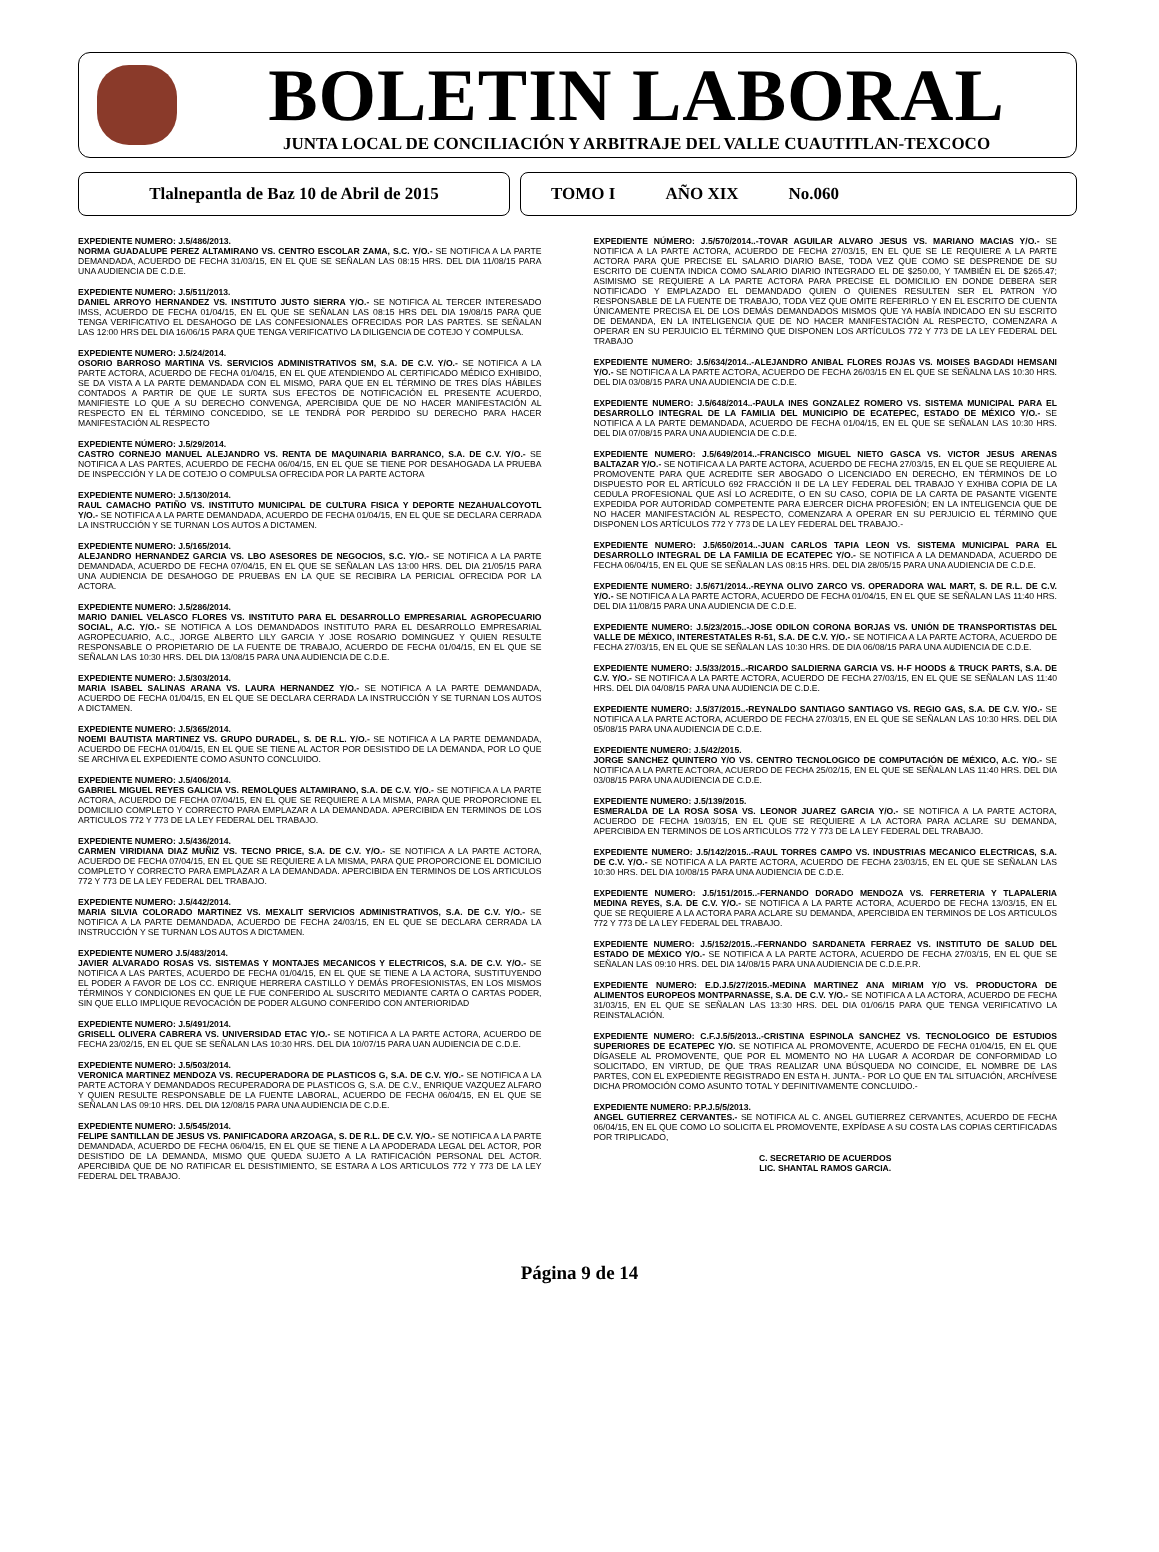BOLETIN LABORAL
JUNTA LOCAL DE CONCILIACIÓN Y ARBITRAJE DEL VALLE CUAUTITLAN-TEXCOCO
Tlalnepantla de Baz 10 de Abril de 2015 TOMO I AÑO XIX No.060
EXPEDIENTE NUMERO: J.5/486/2013.
NORMA GUADALUPE PEREZ ALTAMIRANO VS. CENTRO ESCOLAR ZAMA, S.C. Y/O.- SE NOTIFICA A LA PARTE DEMANDADA, ACUERDO DE FECHA 31/03/15, EN EL QUE SE SEÑALAN LAS 08:15 HRS. DEL DIA 11/08/15 PARA UNA AUDIENCIA DE C.D.E.
EXPEDIENTE NUMERO: J.5/511/2013.
DANIEL ARROYO HERNANDEZ VS. INSTITUTO JUSTO SIERRA Y/O.- SE NOTIFICA AL TERCER INTERESADO IMSS, ACUERDO DE FECHA 01/04/15, EN EL QUE SE SEÑALAN LAS 08:15 HRS DEL DIA 19/08/15 PARA QUE TENGA VERIFICATIVO EL DESAHOGO DE LAS CONFESIONALES OFRECIDAS POR LAS PARTES. SE SEÑALAN LAS 12:00 HRS DEL DIA 16/06/15 PARA QUE TENGA VERIFICATIVO LA DILIGENCIA DE COTEJO Y COMPULSA.
EXPEDIENTE NUMERO: J.5/24/2014.
OSORIO BARROSO MARTINA VS. SERVICIOS ADMINISTRATIVOS SM, S.A. DE C.V. Y/O.- SE NOTIFICA A LA PARTE ACTORA, ACUERDO DE FECHA 01/04/15, EN EL QUE ATENDIENDO AL CERTIFICADO MÉDICO EXHIBIDO, SE DA VISTA A LA PARTE DEMANDADA CON EL MISMO, PARA QUE EN EL TÉRMINO DE TRES DÍAS HÁBILES CONTADOS A PARTIR DE QUE LE SURTA SUS EFECTOS DE NOTIFICACIÓN EL PRESENTE ACUERDO, MANIFIESTE LO QUE A SU DERECHO CONVENGA, APERCIBIDA QUE DE NO HACER MANIFESTACIÓN AL RESPECTO EN EL TÉRMINO CONCEDIDO, SE LE TENDRÁ POR PERDIDO SU DERECHO PARA HACER MANIFESTACIÓN AL RESPECTO
EXPEDIENTE NÚMERO: J.5/29/2014.
CASTRO CORNEJO MANUEL ALEJANDRO VS. RENTA DE MAQUINARIA BARRANCO, S.A. DE C.V. Y/O.- SE NOTIFICA A LAS PARTES, ACUERDO DE FECHA 06/04/15, EN EL QUE SE TIENE POR DESAHOGADA LA PRUEBA DE INSPECCIÓN Y LA DE COTEJO O COMPULSA OFRECIDA POR LA PARTE ACTORA
EXPEDIENTE NUMERO: J.5/130/2014.
RAUL CAMACHO PATIÑO VS. INSTITUTO MUNICIPAL DE CULTURA FISICA Y DEPORTE NEZAHUALCOYOTL Y/O.- SE NOTIFICA A LA PARTE DEMANDADA, ACUERDO DE FECHA 01/04/15, EN EL QUE SE DECLARA CERRADA LA INSTRUCCIÓN Y SE TURNAN LOS AUTOS A DICTAMEN.
EXPEDIENTE NUMERO: J.5/165/2014.
ALEJANDRO HERNANDEZ GARCIA VS. LBO ASESORES DE NEGOCIOS, S.C. Y/O.- SE NOTIFICA A LA PARTE DEMANDADA, ACUERDO DE FECHA 07/04/15, EN EL QUE SE SEÑALAN LAS 13:00 HRS. DEL DIA 21/05/15 PARA UNA AUDIENCIA DE DESAHOGO DE PRUEBAS EN LA QUE SE RECIBIRA LA PERICIAL OFRECIDA POR LA ACTORA.
EXPEDIENTE NUMERO: J.5/286/2014.
MARIO DANIEL VELASCO FLORES VS. INSTITUTO PARA EL DESARROLLO EMPRESARIAL AGROPECUARIO SOCIAL, A.C. Y/O.- SE NOTIFICA A LOS DEMANDADOS INSTITUTO PARA EL DESARROLLO EMPRESARIAL AGROPECUARIO, A.C., JORGE ALBERTO LILY GARCIA Y JOSE ROSARIO DOMINGUEZ Y QUIEN RESULTE RESPONSABLE O PROPIETARIO DE LA FUENTE DE TRABAJO, ACUERDO DE FECHA 01/04/15, EN EL QUE SE SEÑALAN LAS 10:30 HRS. DEL DIA 13/08/15 PARA UNA AUDIENCIA DE C.D.E.
EXPEDIENTE NUMERO: J.5/303/2014.
MARIA ISABEL SALINAS ARANA VS. LAURA HERNANDEZ Y/O.- SE NOTIFICA A LA PARTE DEMANDADA, ACUERDO DE FECHA 01/04/15, EN EL QUE SE DECLARA CERRADA LA INSTRUCCIÓN Y SE TURNAN LOS AUTOS A DICTAMEN.
EXPEDIENTE NUMERO: J.5/365/2014.
NOEMI BAUTISTA MARTINEZ VS. GRUPO DURADEL, S. DE R.L. Y/O.- SE NOTIFICA A LA PARTE DEMANDADA, ACUERDO DE FECHA 01/04/15, EN EL QUE SE TIENE AL ACTOR POR DESISTIDO DE LA DEMANDA, POR LO QUE SE ARCHIVA EL EXPEDIENTE COMO ASUNTO CONCLUIDO.
EXPEDIENTE NUMERO: J.5/406/2014.
GABRIEL MIGUEL REYES GALICIA VS. REMOLQUES ALTAMIRANO, S.A. DE C.V. Y/O.- SE NOTIFICA A LA PARTE ACTORA, ACUERDO DE FECHA 07/04/15, EN EL QUE SE REQUIERE A LA MISMA, PARA QUE PROPORCIONE EL DOMICILIO COMPLETO Y CORRECTO PARA EMPLAZAR A LA DEMANDADA. APERCIBIDA EN TERMINOS DE LOS ARTICULOS 772 Y 773 DE LA LEY FEDERAL DEL TRABAJO.
EXPEDIENTE NUMERO: J.5/436/2014.
CARMEN VIRIDIANA DIAZ MUÑIZ VS. TECNO PRICE, S.A. DE C.V. Y/O.- SE NOTIFICA A LA PARTE ACTORA, ACUERDO DE FECHA 07/04/15, EN EL QUE SE REQUIERE A LA MISMA, PARA QUE PROPORCIONE EL DOMICILIO COMPLETO Y CORRECTO PARA EMPLAZAR A LA DEMANDADA. APERCIBIDA EN TERMINOS DE LOS ARTICULOS 772 Y 773 DE LA LEY FEDERAL DEL TRABAJO.
EXPEDIENTE NUMERO: J.5/442/2014.
MARIA SILVIA COLORADO MARTINEZ VS. MEXALIT SERVICIOS ADMINISTRATIVOS, S.A. DE C.V. Y/O.- SE NOTIFICA A LA PARTE DEMANDADA, ACUERDO DE FECHA 24/03/15, EN EL QUE SE DECLARA CERRADA LA INSTRUCCIÓN Y SE TURNAN LOS AUTOS A DICTAMEN.
EXPEDIENTE NUMERO J.5/483/2014.
JAVIER ALVARADO ROSAS VS. SISTEMAS Y MONTAJES MECANICOS Y ELECTRICOS, S.A. DE C.V. Y/O.- SE NOTIFICA A LAS PARTES, ACUERDO DE FECHA 01/04/15, EN EL QUE SE TIENE A LA ACTORA, SUSTITUYENDO EL PODER A FAVOR DE LOS CC. ENRIQUE HERRERA CASTILLO Y DEMÁS PROFESIONISTAS, EN LOS MISMOS TÉRMINOS Y CONDICIONES EN QUE LE FUE CONFERIDO AL SUSCRITO MEDIANTE CARTA O CARTAS PODER, SIN QUE ELLO IMPLIQUE REVOCACIÓN DE PODER ALGUNO CONFERIDO CON ANTERIORIDAD
EXPEDIENTE NUMERO: J.5/491/2014.
GRISELL OLIVERA CABRERA VS. UNIVERSIDAD ETAC Y/O.- SE NOTIFICA A LA PARTE ACTORA, ACUERDO DE FECHA 23/02/15, EN EL QUE SE SEÑALAN LAS 10:30 HRS. DEL DIA 10/07/15 PARA UAN AUDIENCIA DE C.D.E.
EXPEDIENTE NUMERO: J.5/503/2014.
VERONICA MARTINEZ MENDOZA VS. RECUPERADORA DE PLASTICOS G, S.A. DE C.V. Y/O.- SE NOTIFICA A LA PARTE ACTORA Y DEMANDADOS RECUPERADORA DE PLASTICOS G, S.A. DE C.V., ENRIQUE VAZQUEZ ALFARO Y QUIEN RESULTE RESPONSABLE DE LA FUENTE LABORAL, ACUERDO DE FECHA 06/04/15, EN EL QUE SE SEÑALAN LAS 09:10 HRS. DEL DIA 12/08/15 PARA UNA AUDIENCIA DE C.D.E.
EXPEDIENTE NUMERO: J.5/545/2014.
FELIPE SANTILLAN DE JESUS VS. PANIFICADORA ARZOAGA, S. DE R.L. DE C.V. Y/O.- SE NOTIFICA A LA PARTE DEMANDADA, ACUERDO DE FECHA 06/04/15, EN EL QUE SE TIENE A LA APODERADA LEGAL DEL ACTOR, POR DESISTIDO DE LA DEMANDA, MISMO QUE QUEDA SUJETO A LA RATIFICACIÓN PERSONAL DEL ACTOR. APERCIBIDA QUE DE NO RATIFICAR EL DESISTIMIENTO, SE ESTARA A LOS ARTICULOS 772 Y 773 DE LA LEY FEDERAL DEL TRABAJO.
EXPEDIENTE NÚMERO: J.5/570/2014..-TOVAR AGUILAR ALVARO JESUS VS. MARIANO MACIAS Y/O.- SE NOTIFICA A LA PARTE ACTORA, ACUERDO DE FECHA 27/03/15, EN EL QUE SE LE REQUIERE A LA PARTE ACTORA PARA QUE PRECISE EL SALARIO DIARIO BASE, TODA VEZ QUE COMO SE DESPRENDE DE SU ESCRITO DE CUENTA INDICA COMO SALARIO DIARIO INTEGRADO EL DE $250.00, Y TAMBIÉN EL DE $265.47; ASIMISMO SE REQUIERE A LA PARTE ACTORA PARA PRECISE EL DOMICILIO EN DONDE DEBERA SER NOTIFICADO Y EMPLAZADO EL DEMANDADO QUIEN O QUIENES RESULTEN SER EL PATRON Y/O RESPONSABLE DE LA FUENTE DE TRABAJO, TODA VEZ QUE OMITE REFERIRLO Y EN EL ESCRITO DE CUENTA ÚNICAMENTE PRECISA EL DE LOS DEMÁS DEMANDADOS MISMOS QUE YA HABÍA INDICADO EN SU ESCRITO DE DEMANDA, EN LA INTELIGENCIA QUE DE NO HACER MANIFESTACIÓN AL RESPECTO, COMENZARA A OPERAR EN SU PERJUICIO EL TÉRMINO QUE DISPONEN LOS ARTÍCULOS 772 Y 773 DE LA LEY FEDERAL DEL TRABAJO
EXPEDIENTE NUMERO: J.5/634/2014..-ALEJANDRO ANIBAL FLORES ROJAS VS. MOISES BAGDADI HEMSANI Y/O.- SE NOTIFICA A LA PARTE ACTORA, ACUERDO DE FECHA 26/03/15 EN EL QUE SE SEÑALNA LAS 10:30 HRS. DEL DIA 03/08/15 PARA UNA AUDIENCIA DE C.D.E.
EXPEDIENTE NUMERO: J.5/648/2014..-PAULA INES GONZALEZ ROMERO VS. SISTEMA MUNICIPAL PARA EL DESARROLLO INTEGRAL DE LA FAMILIA DEL MUNICIPIO DE ECATEPEC, ESTADO DE MÉXICO Y/O.- SE NOTIFICA A LA PARTE DEMANDADA, ACUERDO DE FECHA 01/04/15, EN EL QUE SE SEÑALAN LAS 10:30 HRS. DEL DIA 07/08/15 PARA UNA AUDIENCIA DE C.D.E.
EXPEDIENTE NUMERO: J.5/649/2014..-FRANCISCO MIGUEL NIETO GASCA VS. VICTOR JESUS ARENAS BALTAZAR Y/O.- SE NOTIFICA A LA PARTE ACTORA, ACUERDO DE FECHA 27/03/15, EN EL QUE SE REQUIERE AL PROMOVENTE PARA QUE ACREDITE SER ABOGADO O LICENCIADO EN DERECHO, EN TÉRMINOS DE LO DISPUESTO POR EL ARTÍCULO 692 FRACCIÓN II DE LA LEY FEDERAL DEL TRABAJO Y EXHIBA COPIA DE LA CEDULA PROFESIONAL QUE ASÍ LO ACREDITE, O EN SU CASO, COPIA DE LA CARTA DE PASANTE VIGENTE EXPEDIDA POR AUTORIDAD COMPETENTE PARA EJERCER DICHA PROFESIÓN; EN LA INTELIGENCIA QUE DE NO HACER MANIFESTACIÓN AL RESPECTO, COMENZARA A OPERAR EN SU PERJUICIO EL TÉRMINO QUE DISPONEN LOS ARTÍCULOS 772 Y 773 DE LA LEY FEDERAL DEL TRABAJO.-
EXPEDIENTE NUMERO: J.5/650/2014..-JUAN CARLOS TAPIA LEON VS. SISTEMA MUNICIPAL PARA EL DESARROLLO INTEGRAL DE LA FAMILIA DE ECATEPEC Y/O.- SE NOTIFICA A LA DEMANDADA, ACUERDO DE FECHA 06/04/15, EN EL QUE SE SEÑALAN LAS 08:15 HRS. DEL DIA 28/05/15 PARA UNA AUDIENCIA DE C.D.E.
EXPEDIENTE NUMERO: J.5/671/2014..-REYNA OLIVO ZARCO VS. OPERADORA WAL MART, S. DE R.L. DE C.V. Y/O.- SE NOTIFICA A LA PARTE ACTORA, ACUERDO DE FECHA 01/04/15, EN EL QUE SE SEÑALAN LAS 11:40 HRS. DEL DIA 11/08/15 PARA UNA AUDIENCIA DE C.D.E.
EXPEDIENTE NUMERO: J.5/23/2015..-JOSE ODILON CORONA BORJAS VS. UNIÓN DE TRANSPORTISTAS DEL VALLE DE MÉXICO, INTERESTATALES R-51, S.A. DE C.V. Y/O.- SE NOTIFICA A LA PARTE ACTORA, ACUERDO DE FECHA 27/03/15, EN EL QUE SE SEÑALAN LAS 10:30 HRS. DE DIA 06/08/15 PARA UNA AUDIENCIA DE C.D.E.
EXPEDIENTE NUMERO: J.5/33/2015..-RICARDO SALDIERNA GARCIA VS. H-F HOODS & TRUCK PARTS, S.A. DE C.V. Y/O.- SE NOTIFICA A LA PARTE ACTORA, ACUERDO DE FECHA 27/03/15, EN EL QUE SE SEÑALAN LAS 11:40 HRS. DEL DIA 04/08/15 PARA UNA AUDIENCIA DE C.D.E.
EXPEDIENTE NUMERO: J.5/37/2015..-REYNALDO SANTIAGO SANTIAGO VS. REGIO GAS, S.A. DE C.V. Y/O.- SE NOTIFICA A LA PARTE ACTORA, ACUERDO DE FECHA 27/03/15, EN EL QUE SE SEÑALAN LAS 10:30 HRS. DEL DIA 05/08/15 PARA UNA AUDIENCIA DE C.D.E.
EXPEDIENTE NUMERO: J.5/42/2015.
JORGE SANCHEZ QUINTERO Y/O VS. CENTRO TECNOLOGICO DE COMPUTACIÓN DE MÉXICO, A.C. Y/O.- SE NOTIFICA A LA PARTE ACTORA, ACUERDO DE FECHA 25/02/15, EN EL QUE SE SEÑALAN LAS 11:40 HRS. DEL DIA 03/08/15 PARA UNA AUDIENCIA DE C.D.E.
EXPEDIENTE NUMERO: J.5/139/2015.
ESMERALDA DE LA ROSA SOSA VS. LEONOR JUAREZ GARCIA Y/O.- SE NOTIFICA A LA PARTE ACTORA, ACUERDO DE FECHA 19/03/15, EN EL QUE SE REQUIERE A LA ACTORA PARA ACLARE SU DEMANDA, APERCIBIDA EN TERMINOS DE LOS ARTICULOS 772 Y 773 DE LA LEY FEDERAL DEL TRABAJO.
EXPEDIENTE NUMERO: J.5/142/2015..-RAUL TORRES CAMPO VS. INDUSTRIAS MECANICO ELECTRICAS, S.A. DE C.V. Y/O.- SE NOTIFICA A LA PARTE ACTORA, ACUERDO DE FECHA 23/03/15, EN EL QUE SE SEÑALAN LAS 10:30 HRS. DEL DIA 10/08/15 PARA UNA AUDIENCIA DE C.D.E.
EXPEDIENTE NUMERO: J.5/151/2015..-FERNANDO DORADO MENDOZA VS. FERRETERIA Y TLAPALERIA MEDINA REYES, S.A. DE C.V. Y/O.- SE NOTIFICA A LA PARTE ACTORA, ACUERDO DE FECHA 13/03/15, EN EL QUE SE REQUIERE A LA ACTORA PARA ACLARE SU DEMANDA, APERCIBIDA EN TERMINOS DE LOS ARTICULOS 772 Y 773 DE LA LEY FEDERAL DEL TRABAJO.
EXPEDIENTE NUMERO: J.5/152/2015..-FERNANDO SARDANETA FERRAEZ VS. INSTITUTO DE SALUD DEL ESTADO DE MÉXICO Y/O.- SE NOTIFICA A LA PARTE ACTORA, ACUERDO DE FECHA 27/03/15, EN EL QUE SE SEÑALAN LAS 09:10 HRS. DEL DIA 14/08/15 PARA UNA AUDIENCIA DE C.D.E.P.R.
EXPEDIENTE NUMERO: E.D.J.5/27/2015.-MEDINA MARTINEZ ANA MIRIAM Y/O VS. PRODUCTORA DE ALIMENTOS EUROPEOS MONTPARNASSE, S.A. DE C.V. Y/O.- SE NOTIFICA A LA ACTORA, ACUERDO DE FECHA 31/03/15, EN EL QUE SE SEÑALAN LAS 13:30 HRS. DEL DIA 01/06/15 PARA QUE TENGA VERIFICATIVO LA REINSTALACIÓN.
EXPEDIENTE NUMERO: C.F.J.5/5/2013..-CRISTINA ESPINOLA SANCHEZ VS. TECNOLOGICO DE ESTUDIOS SUPERIORES DE ECATEPEC Y/O. SE NOTIFICA AL PROMOVENTE, ACUERDO DE FECHA 01/04/15, EN EL QUE DÍGASELE AL PROMOVENTE, QUE POR EL MOMENTO NO HA LUGAR A ACORDAR DE CONFORMIDAD LO SOLICITADO, EN VIRTUD, DE QUE TRAS REALIZAR UNA BÚSQUEDA NO COINCIDE, EL NOMBRE DE LAS PARTES, CON EL EXPEDIENTE REGISTRADO EN ESTA H. JUNTA.- POR LO QUE EN TAL SITUACIÓN, ARCHÍVESE DICHA PROMOCIÓN COMO ASUNTO TOTAL Y DEFINITIVAMENTE CONCLUIDO.-
EXPEDIENTE NUMERO: P.P.J.5/5/2013.
ANGEL GUTIERREZ CERVANTES.- SE NOTIFICA AL C. ANGEL GUTIERREZ CERVANTES, ACUERDO DE FECHA 06/04/15, EN EL QUE COMO LO SOLICITA EL PROMOVENTE, EXPÍDASE A SU COSTA LAS COPIAS CERTIFICADAS POR TRIPLICADO,
C. SECRETARIO DE ACUERDOS
LIC. SHANTAL RAMOS GARCIA.
Página 9 de 14